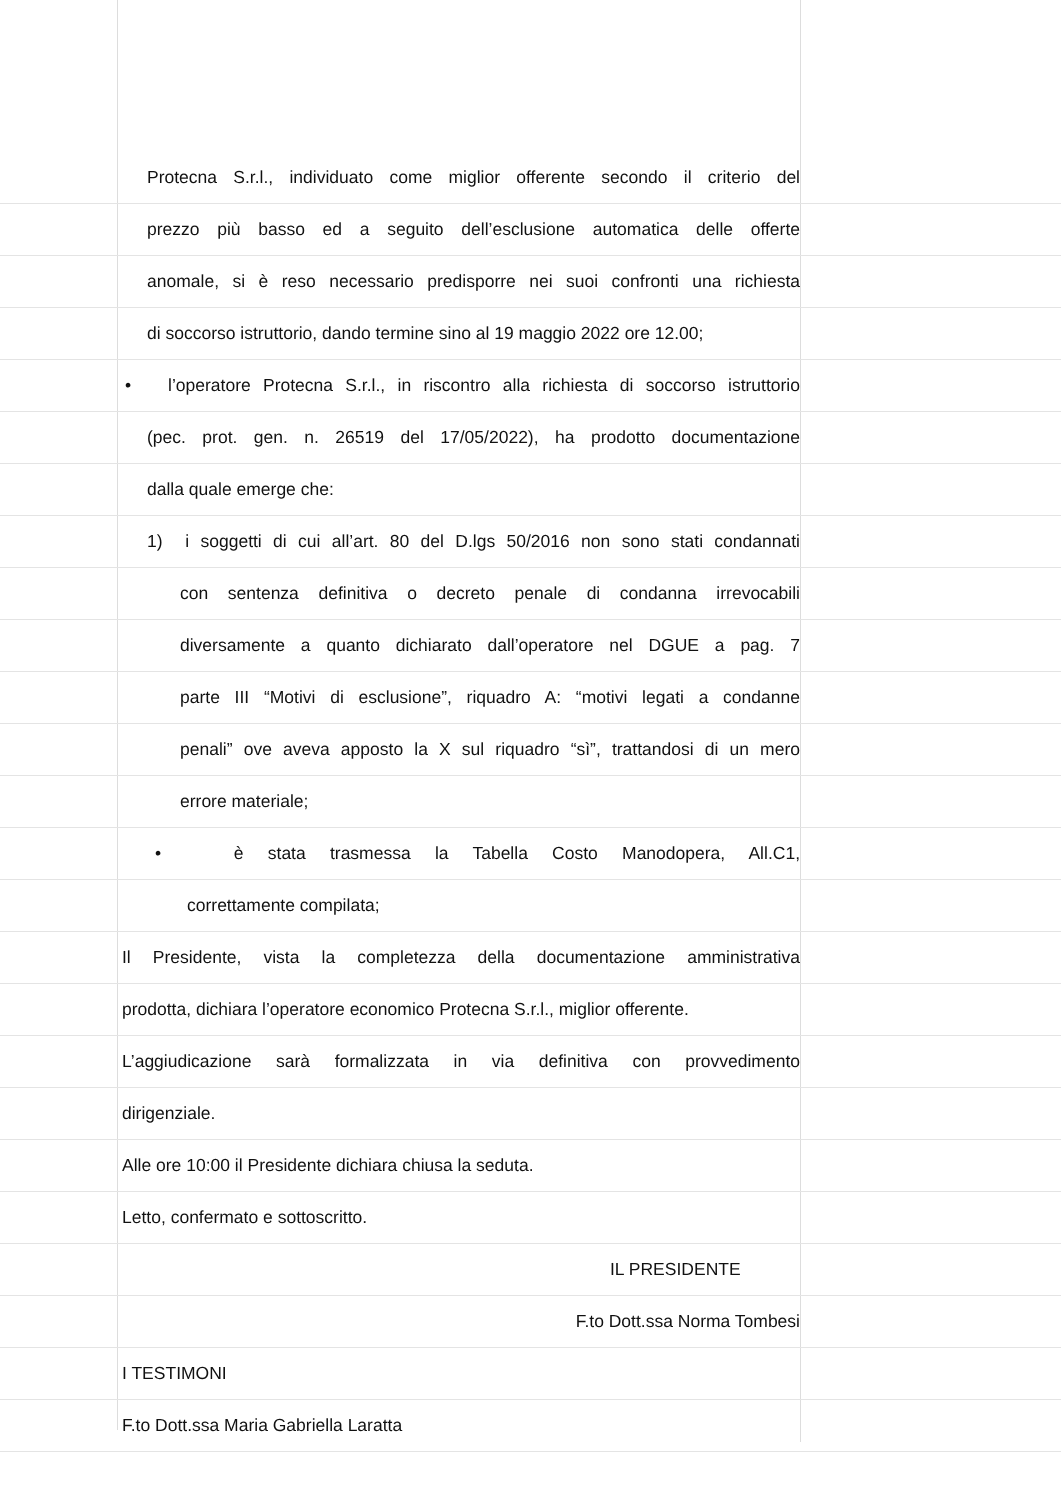Protecna S.r.l., individuato come miglior offerente secondo il criterio del
prezzo più basso ed a seguito dell’esclusione automatica delle offerte
anomale, si è reso necessario predisporre nei suoi confronti una richiesta
di soccorso istruttorio, dando termine sino al 19 maggio 2022 ore 12.00;
• l’operatore Protecna S.r.l., in riscontro alla richiesta di soccorso istruttorio
(pec. prot. gen. n. 26519 del 17/05/2022), ha prodotto documentazione
dalla quale emerge che:
1) i soggetti di cui all’art. 80 del D.lgs 50/2016 non sono stati condannati
con sentenza definitiva o decreto penale di condanna irrevocabili
diversamente a quanto dichiarato dall’operatore nel DGUE a pag. 7
parte III “Motivi di esclusione”, riquadro A: “motivi legati a condanne
penali” ove aveva apposto la X sul riquadro “sì”, trattandosi di un mero
errore materiale;
• è stata trasmessa la Tabella Costo Manodopera, All.C1,
correttamente compilata;
Il Presidente, vista la completezza della documentazione amministrativa
prodotta, dichiara l’operatore economico Protecna S.r.l., miglior offerente.
L’aggiudicazione sarà formalizzata in via definitiva con provvedimento
dirigenziale.
Alle ore 10:00 il Presidente dichiara chiusa la seduta.
Letto, confermato e sottoscritto.
IL PRESIDENTE
F.to Dott.ssa Norma Tombesi
I TESTIMONI
F.to Dott.ssa Maria Gabriella Laratta